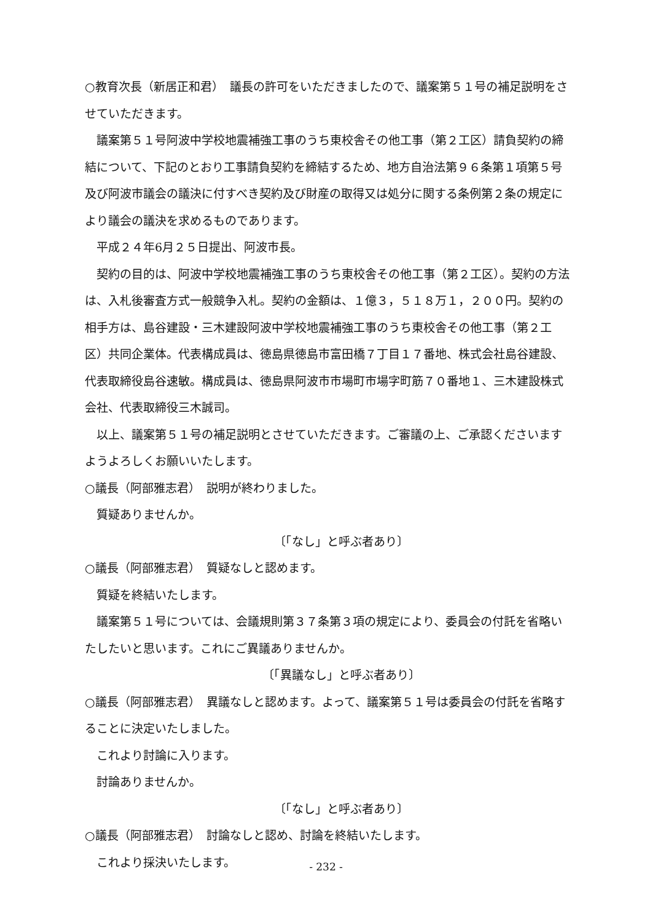○教育次長（新居正和君）　議長の許可をいただきましたので、議案第５１号の補足説明をさせていただきます。
議案第５１号阿波中学校地震補強工事のうち東校舎その他工事（第２工区）請負契約の締結について、下記のとおり工事請負契約を締結するため、地方自治法第９６条第１項第５号及び阿波市議会の議決に付すべき契約及び財産の取得又は処分に関する条例第２条の規定により議会の議決を求めるものであります。
平成２４年6月２５日提出、阿波市長。
契約の目的は、阿波中学校地震補強工事のうち東校舎その他工事（第２工区）。契約の方法は、入札後審査方式一般競争入札。契約の金額は、１億３，５１８万１，２００円。契約の相手方は、島谷建設・三木建設阿波中学校地震補強工事のうち東校舎その他工事（第２工区）共同企業体。代表構成員は、徳島県徳島市富田橋７丁目１７番地、株式会社島谷建設、代表取締役島谷速敏。構成員は、徳島県阿波市市場町市場字町筋７０番地１、三木建設株式会社、代表取締役三木誠司。
以上、議案第５１号の補足説明とさせていただきます。ご審議の上、ご承認くださいますようよろしくお願いいたします。
○議長（阿部雅志君）　説明が終わりました。
質疑ありませんか。
〔「なし」と呼ぶ者あり〕
○議長（阿部雅志君）　質疑なしと認めます。
質疑を終結いたします。
議案第５１号については、会議規則第３７条第３項の規定により、委員会の付託を省略いたしたいと思います。これにご異議ありませんか。
〔「異議なし」と呼ぶ者あり〕
○議長（阿部雅志君）　異議なしと認めます。よって、議案第５１号は委員会の付託を省略することに決定いたしました。
これより討論に入ります。
討論ありませんか。
〔「なし」と呼ぶ者あり〕
○議長（阿部雅志君）　討論なしと認め、討論を終結いたします。
これより採決いたします。
- 232 -